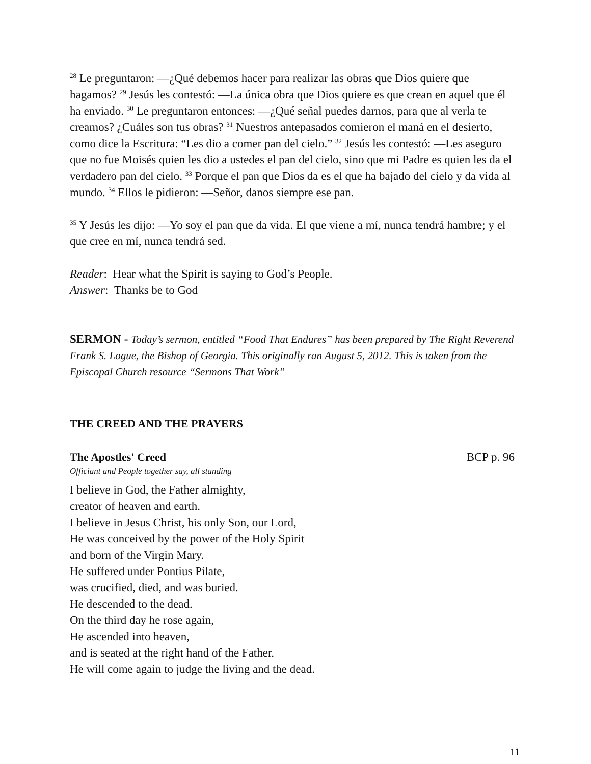<sup>28</sup> Le preguntaron: —¿Qué debemos hacer para realizar las obras que Dios quiere que hagamos? <sup>29</sup> Jesús les contestó: —La única obra que Dios quiere es que crean en aquel que él ha enviado. <sup>30</sup> Le preguntaron entonces: —¿Qué señal puedes darnos, para que al verla te creamos? ¿Cuáles son tus obras? <sup>31</sup> Nuestros antepasados comieron el maná en el desierto, como dice la Escritura: “Les dio a comer pan del cielo.” <sup>32</sup> Jesús les contestó: —Les aseguro que no fue Moisés quien les dio a ustedes el pan del cielo, sino que mi Padre es quien les da el verdadero pan del cielo. <sup>33</sup> Porque el pan que Dios da es el que ha bajado del cielo y da vida al mundo. <sup>34</sup> Ellos le pidieron: —Señor, danos siempre ese pan.
<sup>35</sup> Y Jesús les dijo: —Yo soy el pan que da vida. El que viene a mí, nunca tendrá hambre; y el que cree en mí, nunca tendrá sed.
Reader: Hear what the Spirit is saying to God’s People.
Answer: Thanks be to God
SERMON - Today’s sermon, entitled “Food That Endures” has been prepared by The Right Reverend Frank S. Logue, the Bishop of Georgia. This originally ran August 5, 2012. This is taken from the Episcopal Church resource “Sermons That Work”
THE CREED AND THE PRAYERS
The Apostles' Creed BCP p. 96
Officiant and People together say, all standing
I believe in God, the Father almighty,
creator of heaven and earth.
I believe in Jesus Christ, his only Son, our Lord,
He was conceived by the power of the Holy Spirit
and born of the Virgin Mary.
He suffered under Pontius Pilate,
was crucified, died, and was buried.
He descended to the dead.
On the third day he rose again,
He ascended into heaven,
and is seated at the right hand of the Father.
He will come again to judge the living and the dead.
11